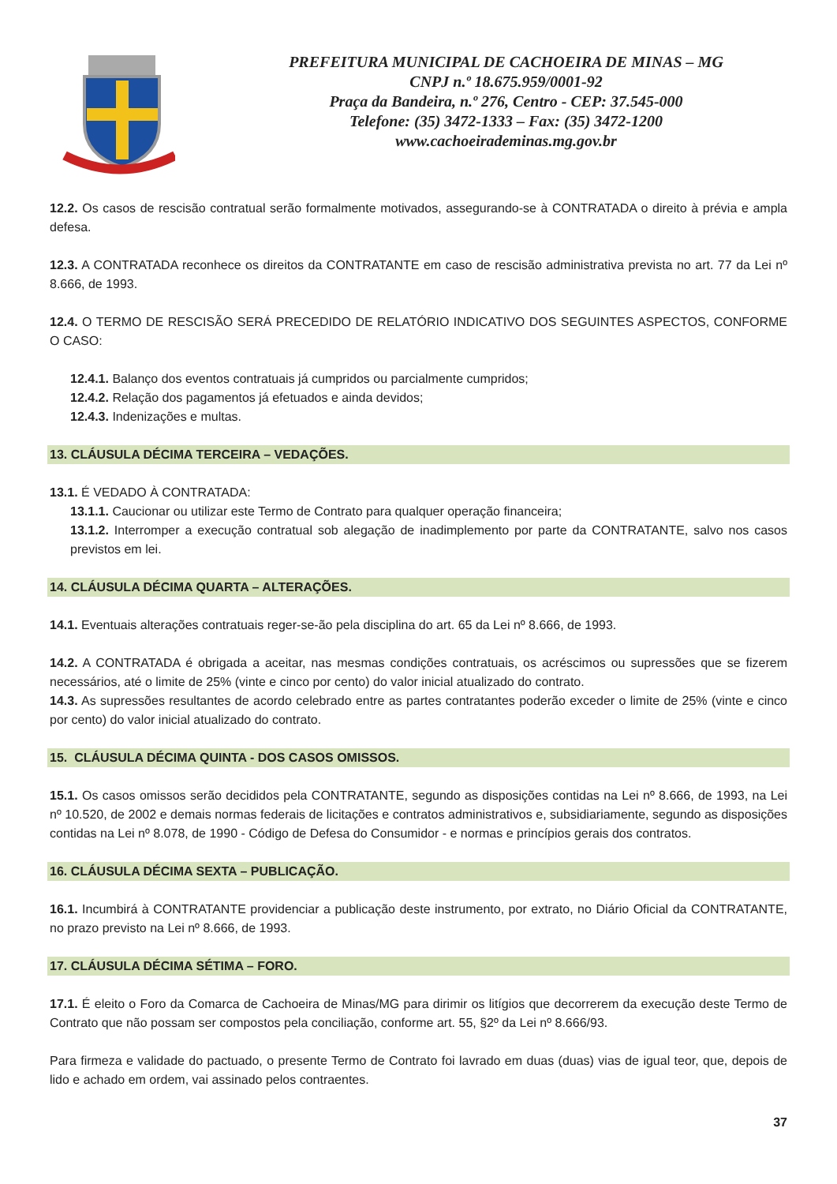PREFEITURA MUNICIPAL DE CACHOEIRA DE MINAS – MG
CNPJ n.º 18.675.959/0001-92
Praça da Bandeira, n.º 276, Centro - CEP: 37.545-000
Telefone: (35) 3472-1333 – Fax: (35) 3472-1200
www.cachoeirademinas.mg.gov.br
12.2. Os casos de rescisão contratual serão formalmente motivados, assegurando-se à CONTRATADA o direito à prévia e ampla defesa.
12.3. A CONTRATADA reconhece os direitos da CONTRATANTE em caso de rescisão administrativa prevista no art. 77 da Lei nº 8.666, de 1993.
12.4. O TERMO DE RESCISÃO SERÁ PRECEDIDO DE RELATÓRIO INDICATIVO DOS SEGUINTES ASPECTOS, CONFORME O CASO:
12.4.1. Balanço dos eventos contratuais já cumpridos ou parcialmente cumpridos;
12.4.2. Relação dos pagamentos já efetuados e ainda devidos;
12.4.3. Indenizações e multas.
13. CLÁUSULA DÉCIMA TERCEIRA – VEDAÇÕES.
13.1. É VEDADO À CONTRATADA:
13.1.1. Caucionar ou utilizar este Termo de Contrato para qualquer operação financeira;
13.1.2. Interromper a execução contratual sob alegação de inadimplemento por parte da CONTRATANTE, salvo nos casos previstos em lei.
14. CLÁUSULA DÉCIMA QUARTA – ALTERAÇÕES.
14.1. Eventuais alterações contratuais reger-se-ão pela disciplina do art. 65 da Lei nº 8.666, de 1993.
14.2. A CONTRATADA é obrigada a aceitar, nas mesmas condições contratuais, os acréscimos ou supressões que se fizerem necessários, até o limite de 25% (vinte e cinco por cento) do valor inicial atualizado do contrato.
14.3. As supressões resultantes de acordo celebrado entre as partes contratantes poderão exceder o limite de 25% (vinte e cinco por cento) do valor inicial atualizado do contrato.
15. CLÁUSULA DÉCIMA QUINTA - DOS CASOS OMISSOS.
15.1. Os casos omissos serão decididos pela CONTRATANTE, segundo as disposições contidas na Lei nº 8.666, de 1993, na Lei nº 10.520, de 2002 e demais normas federais de licitações e contratos administrativos e, subsidiariamente, segundo as disposições contidas na Lei nº 8.078, de 1990 - Código de Defesa do Consumidor - e normas e princípios gerais dos contratos.
16. CLÁUSULA DÉCIMA SEXTA – PUBLICAÇÃO.
16.1. Incumbirá à CONTRATANTE providenciar a publicação deste instrumento, por extrato, no Diário Oficial da CONTRATANTE, no prazo previsto na Lei nº 8.666, de 1993.
17. CLÁUSULA DÉCIMA SÉTIMA – FORO.
17.1. É eleito o Foro da Comarca de Cachoeira de Minas/MG para dirimir os litígios que decorrerem da execução deste Termo de Contrato que não possam ser compostos pela conciliação, conforme art. 55, §2º da Lei nº 8.666/93.
Para firmeza e validade do pactuado, o presente Termo de Contrato foi lavrado em duas (duas) vias de igual teor, que, depois de lido e achado em ordem, vai assinado pelos contraentes.
37